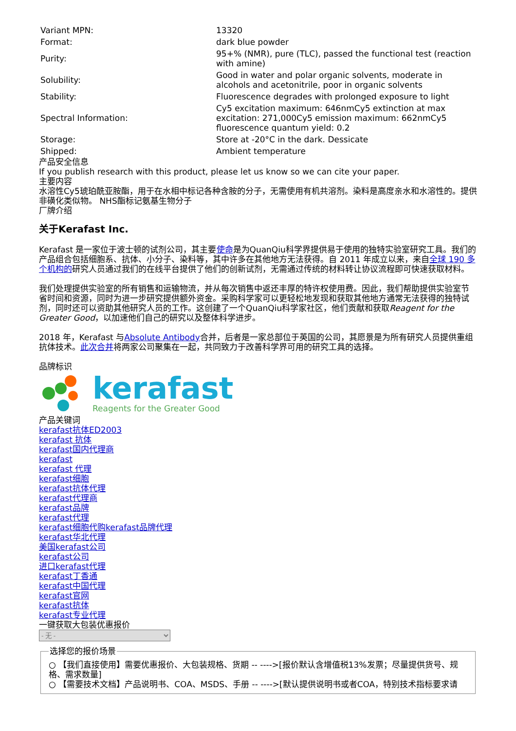| Variant MPN: | 13320 |
| Format: | dark blue powder |
| Purity: | 95+% (NMR), pure (TLC), passed the functional test (reaction with amine) |
| Solubility: | Good in water and polar organic solvents, moderate in alcohols and acetonitrile, poor in organic solvents |
| Stability: | Fluorescence degrades with prolonged exposure to light |
| Spectral Information: | Cy5 excitation maximum: 646nmCy5 extinction at max excitation: 271,000Cy5 emission maximum: 662nmCy5 fluorescence quantum yield: 0.2 |
| Storage: | Store at -20°C in the dark. Dessicate |
| Shipped: | Ambient temperature |
产品安全信息
If you publish research with this product, please let us know so we can cite your paper.
主要内容
水溶性Cy5琥珀酰亚胺酯，用于在水相中标记各种含胺的分子，无需使用有机共溶剂。染料是高度亲水和水溶性的。提供非磺化类似物。 NHS酯标记氨基生物分子
厂牌介绍
关于Kerafast Inc.
Kerafast 是一家位于波士顿的试剂公司，其主要使命是为QuanQiu科学界提供易于使用的独特实验室研究工具。我们的产品组合包括细胞系、抗体、小分子、染料等，其中许多在其他地方无法获得。自 2011 年成立以来，来自全球 190 多个机构的研究人员通过我们的在线平台提供了他们的创新试剂，无需通过传统的材料转让协议流程即可快速获取材料。
我们处理提供实验室的所有销售和运输物流，并从每次销售中返还丰厚的特许权使用费。因此，我们帮助提供实验室节省时间和资源，同时为进一步研究提供额外资金。采购科学家可以更轻松地发现和获取其他地方通常无法获得的独特试剂，同时还可以资助其他研究人员的工作。这创建了一个QuanQiu科学家社区，他们贡献和获取Reagent for the Greater Good，以加速他们自己的研究以及整体科学进步。
2018 年，Kerafast 与Absolute Antibody合并，后者是一家总部位于英国的公司，其愿景是为所有研究人员提供重组抗体技术。此次合并将两家公司聚集在一起，共同致力于改善科学界可用的研究工具的选择。
品牌标识
kerafast
Reagents for the Greater Good
产品关键词
kerafast抗体ED2003
kerafast 抗体
kerafast国内代理商
kerafast
kerafast 代理
kerafast细胞
kerafast抗体代理
kerafast代理商
kerafast品牌
kerafast代理
kerafast细胞代购kerafast品牌代理
kerafast华北代理
美国kerafast公司
kerafast公司
进口kerafast代理
kerafast丁香通
kerafast中国代理
kerafast官网
kerafast抗体
kerafast专业代理
一键获取大包装优惠报价
- 无 - 选择您的报价场景
○ 【我们直接使用】需要优惠报价、大包装规格、货期 -- ---->[报价默认含增值税13%发票；尽量提供货号、规格、需求数量]
○ 【需要技术文档】产品说明书、COA、MSDS、手册 -- ---->[默认提供说明书或者COA，特别技术指标要求请